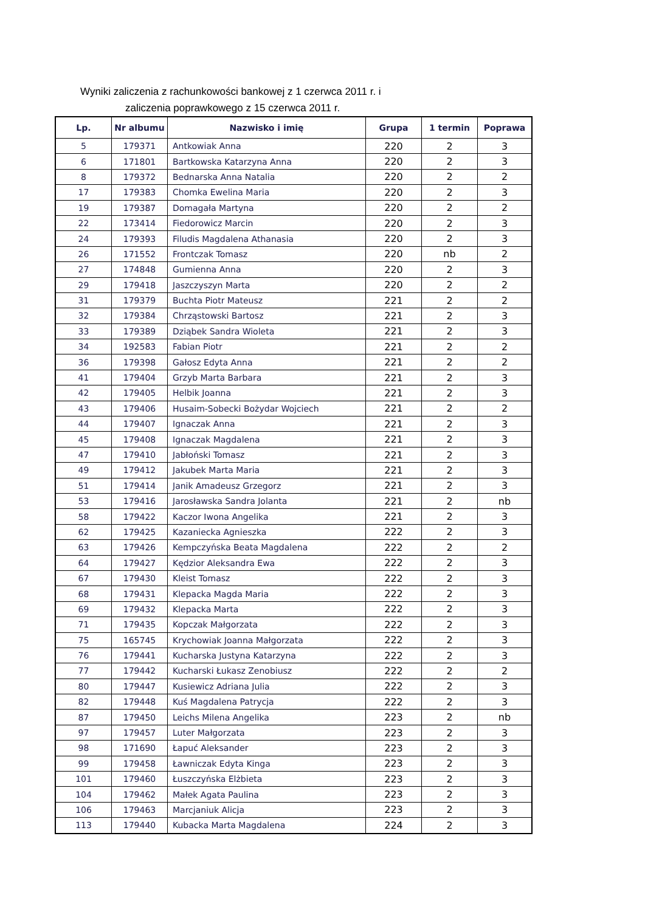Wyniki zaliczenia z rachunkowości bankowej z 1 czerwca 2011 r. i
zaliczenia poprawkowego z 15 czerwca 2011 r.
| Lp. | Nr albumu | Nazwisko i imię | Grupa | 1 termin | Poprawa |
| --- | --- | --- | --- | --- | --- |
| 5 | 179371 | Antkowiak Anna | 220 | 2 | 3 |
| 6 | 171801 | Bartkowska Katarzyna Anna | 220 | 2 | 3 |
| 8 | 179372 | Bednarska Anna Natalia | 220 | 2 | 2 |
| 17 | 179383 | Chomka Ewelina Maria | 220 | 2 | 3 |
| 19 | 179387 | Domagała Martyna | 220 | 2 | 2 |
| 22 | 173414 | Fiedorowicz Marcin | 220 | 2 | 3 |
| 24 | 179393 | Filudis Magdalena Athanasia | 220 | 2 | 3 |
| 26 | 171552 | Frontczak Tomasz | 220 | nb | 2 |
| 27 | 174848 | Gumienna Anna | 220 | 2 | 3 |
| 29 | 179418 | Jaszczyszyn Marta | 220 | 2 | 2 |
| 31 | 179379 | Buchta Piotr Mateusz | 221 | 2 | 2 |
| 32 | 179384 | Chrząstowski Bartosz | 221 | 2 | 3 |
| 33 | 179389 | Dziąbek Sandra Wioleta | 221 | 2 | 3 |
| 34 | 192583 | Fabian Piotr | 221 | 2 | 2 |
| 36 | 179398 | Gałosz Edyta Anna | 221 | 2 | 2 |
| 41 | 179404 | Grzyb Marta Barbara | 221 | 2 | 3 |
| 42 | 179405 | Helbik Joanna | 221 | 2 | 3 |
| 43 | 179406 | Husaim-Sobecki Bożydar Wojciech | 221 | 2 | 2 |
| 44 | 179407 | Ignaczak Anna | 221 | 2 | 3 |
| 45 | 179408 | Ignaczak Magdalena | 221 | 2 | 3 |
| 47 | 179410 | Jabłoński Tomasz | 221 | 2 | 3 |
| 49 | 179412 | Jakubek Marta Maria | 221 | 2 | 3 |
| 51 | 179414 | Janik Amadeusz Grzegorz | 221 | 2 | 3 |
| 53 | 179416 | Jarosławska Sandra Jolanta | 221 | 2 | nb |
| 58 | 179422 | Kaczor Iwona Angelika | 221 | 2 | 3 |
| 62 | 179425 | Kazaniecka Agnieszka | 222 | 2 | 3 |
| 63 | 179426 | Kempczyńska Beata Magdalena | 222 | 2 | 2 |
| 64 | 179427 | Kędzior Aleksandra Ewa | 222 | 2 | 3 |
| 67 | 179430 | Kleist Tomasz | 222 | 2 | 3 |
| 68 | 179431 | Klepacka Magda Maria | 222 | 2 | 3 |
| 69 | 179432 | Klepacka Marta | 222 | 2 | 3 |
| 71 | 179435 | Kopczak Małgorzata | 222 | 2 | 3 |
| 75 | 165745 | Krychowiak Joanna Małgorzata | 222 | 2 | 3 |
| 76 | 179441 | Kucharska Justyna Katarzyna | 222 | 2 | 3 |
| 77 | 179442 | Kucharski Łukasz Zenobiusz | 222 | 2 | 2 |
| 80 | 179447 | Kusiewicz Adriana Julia | 222 | 2 | 3 |
| 82 | 179448 | Kuś Magdalena Patrycja | 222 | 2 | 3 |
| 87 | 179450 | Leichs Milena Angelika | 223 | 2 | nb |
| 97 | 179457 | Luter Małgorzata | 223 | 2 | 3 |
| 98 | 171690 | Łapuć Aleksander | 223 | 2 | 3 |
| 99 | 179458 | Ławniczak Edyta Kinga | 223 | 2 | 3 |
| 101 | 179460 | Łuszczyńska Elżbieta | 223 | 2 | 3 |
| 104 | 179462 | Małek Agata Paulina | 223 | 2 | 3 |
| 106 | 179463 | Marcjaniuk Alicja | 223 | 2 | 3 |
| 113 | 179440 | Kubacka Marta Magdalena | 224 | 2 | 3 |